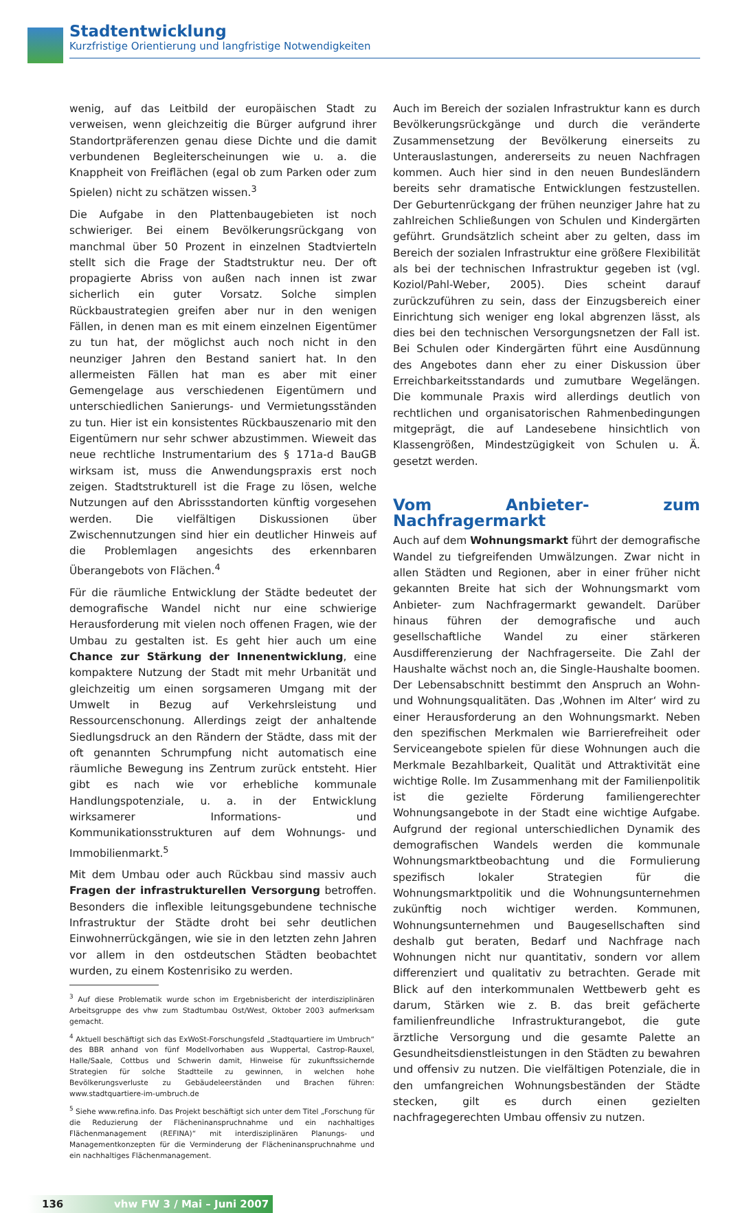Stadtentwicklung
Kurzfristige Orientierung und langfristige Notwendigkeiten
wenig, auf das Leitbild der europäischen Stadt zu verweisen, wenn gleichzeitig die Bürger aufgrund ihrer Standortpräferenzen genau diese Dichte und die damit verbundenen Begleiterscheinungen wie u. a. die Knappheit von Freiflächen (egal ob zum Parken oder zum Spielen) nicht zu schätzen wissen.<sup>3</sup>
Die Aufgabe in den Plattenbaugebieten ist noch schwieriger. Bei einem Bevölkerungsrückgang von manchmal über 50 Prozent in einzelnen Stadtvierteln stellt sich die Frage der Stadtstruktur neu. Der oft propagierte Abriss von außen nach innen ist zwar sicherlich ein guter Vorsatz. Solche simplen Rückbaustrategien greifen aber nur in den wenigen Fällen, in denen man es mit einem einzelnen Eigentümer zu tun hat, der möglichst auch noch nicht in den neunziger Jahren den Bestand saniert hat. In den allermeisten Fällen hat man es aber mit einer Gemengelage aus verschiedenen Eigentümern und unterschiedlichen Sanierungs- und Vermietungsständen zu tun. Hier ist ein konsistentes Rückbauszenario mit den Eigentümern nur sehr schwer abzustimmen. Wieweit das neue rechtliche Instrumentarium des § 171a-d BauGB wirksam ist, muss die Anwendungspraxis erst noch zeigen. Stadtstrukturell ist die Frage zu lösen, welche Nutzungen auf den Abrissstandorten künftig vorgesehen werden. Die vielfältigen Diskussionen über Zwischennutzungen sind hier ein deutlicher Hinweis auf die Problemlagen angesichts des erkennbaren Überangebots von Flächen.<sup>4</sup>
Für die räumliche Entwicklung der Städte bedeutet der demografische Wandel nicht nur eine schwierige Herausforderung mit vielen noch offenen Fragen, wie der Umbau zu gestalten ist. Es geht hier auch um eine Chance zur Stärkung der Innenentwicklung, eine kompaktere Nutzung der Stadt mit mehr Urbanität und gleichzeitig um einen sorgsameren Umgang mit der Umwelt in Bezug auf Verkehrsleistung und Ressourcenschonung. Allerdings zeigt der anhaltende Siedlungsdruck an den Rändern der Städte, dass mit der oft genannten Schrumpfung nicht automatisch eine räumliche Bewegung ins Zentrum zurück entsteht. Hier gibt es nach wie vor erhebliche kommunale Handlungspotenziale, u. a. in der Entwicklung wirksamerer Informations- und Kommunikationsstrukturen auf dem Wohnungs- und Immobilienmarkt.<sup>5</sup>
Mit dem Umbau oder auch Rückbau sind massiv auch Fragen der infrastrukturellen Versorgung betroffen. Besonders die inflexible leitungsgebundene technische Infrastruktur der Städte droht bei sehr deutlichen Einwohnerrückgängen, wie sie in den letzten zehn Jahren vor allem in den ostdeutschen Städten beobachtet wurden, zu einem Kostenrisiko zu werden.
<sup>3</sup> Auf diese Problematik wurde schon im Ergebnisbericht der interdisziplinären Arbeitsgruppe des vhw zum Stadtumbau Ost/West, Oktober 2003 aufmerksam gemacht.
<sup>4</sup> Aktuell beschäftigt sich das ExWoSt-Forschungsfeld „Stadtquartiere im Umbruch“ des BBR anhand von fünf Modellvorhaben aus Wuppertal, Castrop-Rauxel, Halle/Saale, Cottbus und Schwerin damit, Hinweise für zukunftssichernde Strategien für solche Stadtteile zu gewinnen, in welchen hohe Bevölkerungsverluste zu Gebäudeleerständen und Brachen führen: www.stadtquartiere-im-umbruch.de
<sup>5</sup> Siehe www.refina.info. Das Projekt beschäftigt sich unter dem Titel „Forschung für die Reduzierung der Flächeninanspruchnahme und ein nachhaltiges Flächenmanagement (REFINA)“ mit interdisziplinären Planungs- und Managementkonzepten für die Verminderung der Flächeninanspruchnahme und ein nachhaltiges Flächenmanagement.
Auch im Bereich der sozialen Infrastruktur kann es durch Bevölkerungsrückgänge und durch die veränderte Zusammensetzung der Bevölkerung einerseits zu Unterauslastungen, andererseits zu neuen Nachfragen kommen. Auch hier sind in den neuen Bundesländern bereits sehr dramatische Entwicklungen festzustellen. Der Geburtenrückgang der frühen neunziger Jahre hat zu zahlreichen Schließungen von Schulen und Kindergärten geführt. Grundsätzlich scheint aber zu gelten, dass im Bereich der sozialen Infrastruktur eine größere Flexibilität als bei der technischen Infrastruktur gegeben ist (vgl. Koziol/Pahl-Weber, 2005). Dies scheint darauf zurückzuführen zu sein, dass der Einzugsbereich einer Einrichtung sich weniger eng lokal abgrenzen lässt, als dies bei den technischen Versorgungsnetzen der Fall ist. Bei Schulen oder Kindergärten führt eine Ausdünnung des Angebotes dann eher zu einer Diskussion über Erreichbarkeitsstandards und zumutbare Wegelängen. Die kommunale Praxis wird allerdings deutlich von rechtlichen und organisatorischen Rahmenbedingungen mitgeprägt, die auf Landesebene hinsichtlich von Klassengrößen, Mindestzügigkeit von Schulen u. Ä. gesetzt werden.
Vom Anbieter- zum Nachfragermarkt
Auch auf dem Wohnungsmarkt führt der demografische Wandel zu tiefgreifenden Umwälzungen. Zwar nicht in allen Städten und Regionen, aber in einer früher nicht gekannten Breite hat sich der Wohnungsmarkt vom Anbieter- zum Nachfragermarkt gewandelt. Darüber hinaus führen der demografische und auch gesellschaftliche Wandel zu einer stärkeren Ausdifferenzierung der Nachfragerseite. Die Zahl der Haushalte wächst noch an, die Single-Haushalte boomen. Der Lebensabschnitt bestimmt den Anspruch an Wohn- und Wohnungsqualitäten. Das ‚Wohnen im Alter‘ wird zu einer Herausforderung an den Wohnungsmarkt. Neben den spezifischen Merkmalen wie Barrierefreiheit oder Serviceangebote spielen für diese Wohnungen auch die Merkmale Bezahlbarkeit, Qualität und Attraktivität eine wichtige Rolle. Im Zusammenhang mit der Familienpolitik ist die gezielte Förderung familiengerechter Wohnungsangebote in der Stadt eine wichtige Aufgabe. Aufgrund der regional unterschiedlichen Dynamik des demografischen Wandels werden die kommunale Wohnungsmarktbeobachtung und die Formulierung spezifisch lokaler Strategien für die Wohnungsmarktpolitik und die Wohnungsunternehmen zukünftig noch wichtiger werden. Kommunen, Wohnungsunternehmen und Baugesellschaften sind deshalb gut beraten, Bedarf und Nachfrage nach Wohnungen nicht nur quantitativ, sondern vor allem differenziert und qualitativ zu betrachten. Gerade mit Blick auf den interkommunalen Wettbewerb geht es darum, Stärken wie z. B. das breit gefächerte familienfreundliche Infrastrukturangebot, die gute ärztliche Versorgung und die gesamte Palette an Gesundheitsdienstleistungen in den Städten zu bewahren und offensiv zu nutzen. Die vielfältigen Potenziale, die in den umfangreichen Wohnungsbeständen der Städte stecken, gilt es durch einen gezielten nachfragegerechten Umbau offensiv zu nutzen.
136 vhw FW 3 / Mai – Juni 2007